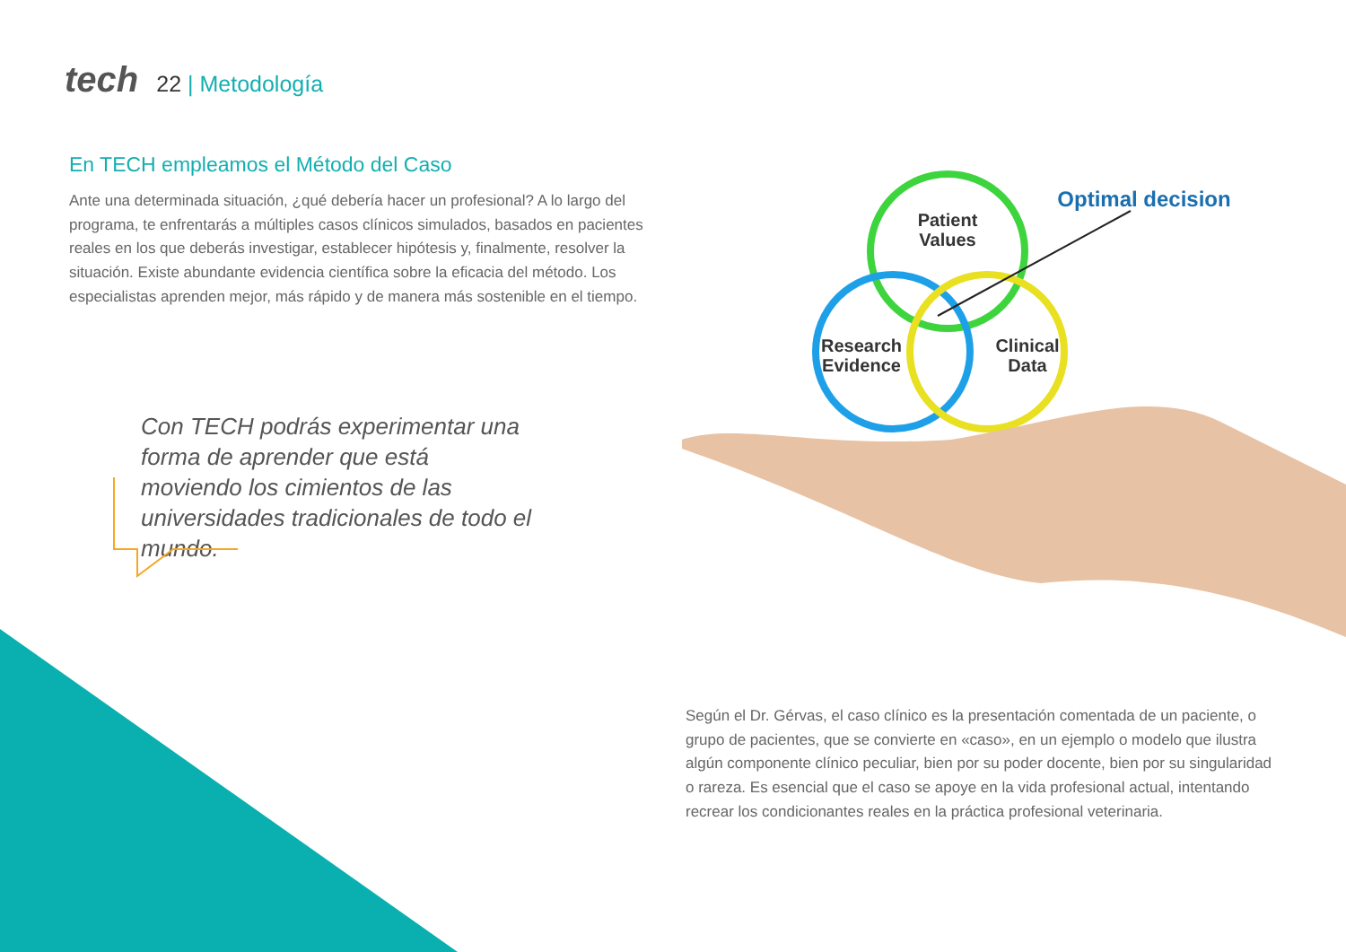tech 22 | Metodología
En TECH empleamos el Método del Caso
Ante una determinada situación, ¿qué debería hacer un profesional? A lo largo del programa, te enfrentarás a múltiples casos clínicos simulados, basados en pacientes reales en los que deberás investigar, establecer hipótesis y, finalmente, resolver la situación. Existe abundante evidencia científica sobre la eficacia del método. Los especialistas aprenden mejor, más rápido y de manera más sostenible en el tiempo.
Con TECH podrás experimentar una forma de aprender que está moviendo los cimientos de las universidades tradicionales de todo el mundo.
Patient
Values
Research
Evidence
Clinical
Data
Optimal decision
Según el Dr. Gérvas, el caso clínico es la presentación comentada de un paciente, o grupo de pacientes, que se convierte en «caso», en un ejemplo o modelo que ilustra algún componente clínico peculiar, bien por su poder docente, bien por su singularidad o rareza. Es esencial que el caso se apoye en la vida profesional actual, intentando recrear los condicionantes reales en la práctica profesional veterinaria.